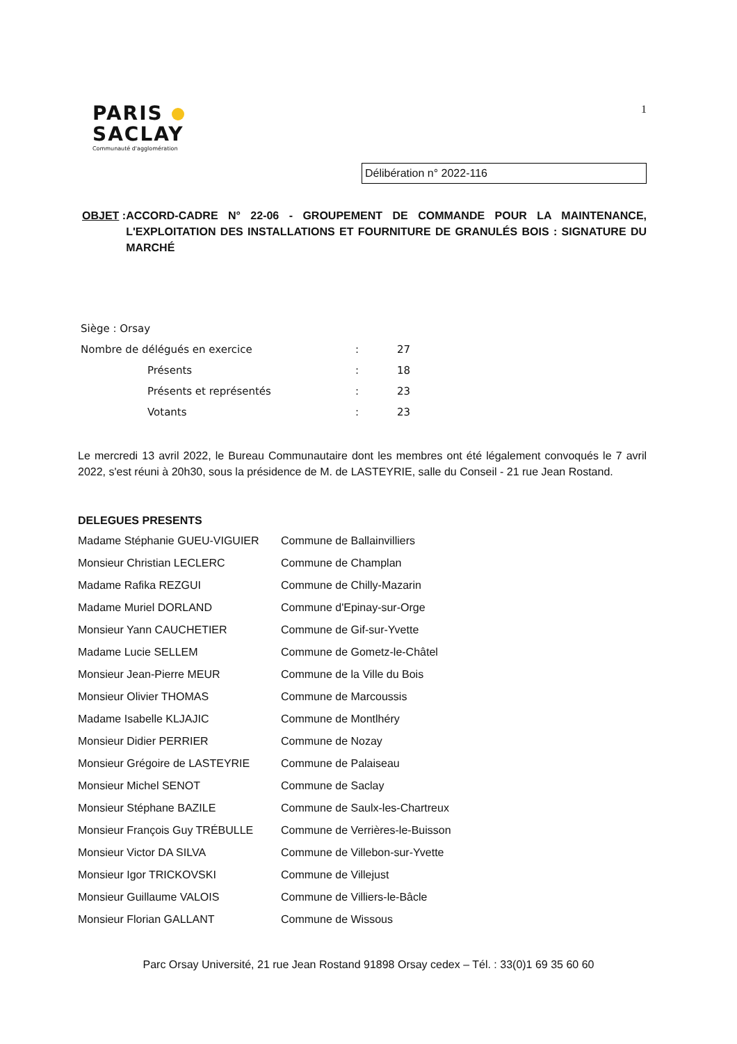PARIS
SACLAY
Communauté d'agglomération
1
Délibération n° 2022-116
OBJET : ACCORD-CADRE N° 22-06 - GROUPEMENT DE COMMANDE POUR LA MAINTENANCE, L'EXPLOITATION DES INSTALLATIONS ET FOURNITURE DE GRANULÉS BOIS : SIGNATURE DU MARCHÉ
| Siège : Orsay | | |
| Nombre de délégués en exercice | : | 27 |
| Présents | : | 18 |
| Présents et représentés | : | 23 |
| Votants | : | 23 |
Le mercredi 13 avril 2022, le Bureau Communautaire dont les membres ont été légalement convoqués le 7 avril 2022, s'est réuni à 20h30, sous la présidence de M. de LASTEYRIE, salle du Conseil - 21 rue Jean Rostand.
DELEGUES PRESENTS
| Madame Stéphanie GUEU-VIGUIER | Commune de Ballainvilliers |
| Monsieur Christian LECLERC | Commune de Champlan |
| Madame Rafika REZGUI | Commune de Chilly-Mazarin |
| Madame Muriel DORLAND | Commune d'Epinay-sur-Orge |
| Monsieur Yann CAUCHETIER | Commune de Gif-sur-Yvette |
| Madame Lucie SELLEM | Commune de Gometz-le-Châtel |
| Monsieur Jean-Pierre MEUR | Commune de la Ville du Bois |
| Monsieur Olivier THOMAS | Commune de Marcoussis |
| Madame Isabelle KLJAJIC | Commune de Montlhéry |
| Monsieur Didier PERRIER | Commune de Nozay |
| Monsieur Grégoire de LASTEYRIE | Commune de Palaiseau |
| Monsieur Michel SENOT | Commune de Saclay |
| Monsieur Stéphane BAZILE | Commune de Saulx-les-Chartreux |
| Monsieur François Guy TRÉBULLE | Commune de Verrières-le-Buisson |
| Monsieur Victor DA SILVA | Commune de Villebon-sur-Yvette |
| Monsieur Igor TRICKOVSKI | Commune de Villejust |
| Monsieur Guillaume VALOIS | Commune de Villiers-le-Bâcle |
| Monsieur Florian GALLANT | Commune de Wissous |
Parc Orsay Université, 21 rue Jean Rostand 91898 Orsay cedex – Tél. : 33(0)1 69 35 60 60